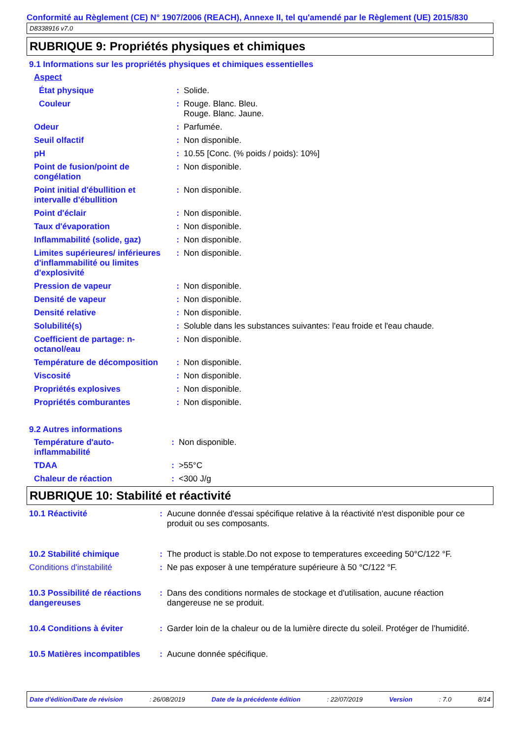Conformité au Règlement (CE) N° 1907/2006 (REACH), Annexe II, tel qu'amendé par le Règlement (UE) 2015/830
D8338916 v7.0
RUBRIQUE 9: Propriétés physiques et chimiques
9.1 Informations sur les propriétés physiques et chimiques essentielles
| Aspect | | |
| État physique | : | Solide. |
| Couleur | : | Rouge. Blanc. Bleu. Rouge. Blanc. Jaune. |
| Odeur | : | Parfumée. |
| Seuil olfactif | : | Non disponible. |
| pH | : | 10.55 [Conc. (% poids / poids): 10%] |
| Point de fusion/point de congélation | : | Non disponible. |
| Point initial d'ébullition et intervalle d'ébullition | : | Non disponible. |
| Point d'éclair | : | Non disponible. |
| Taux d'évaporation | : | Non disponible. |
| Inflammabilité (solide, gaz) | : | Non disponible. |
| Limites supérieures/ inférieures d'inflammabilité ou limites d'explosivité | : | Non disponible. |
| Pression de vapeur | : | Non disponible. |
| Densité de vapeur | : | Non disponible. |
| Densité relative | : | Non disponible. |
| Solubilité(s) | : | Soluble dans les substances suivantes: l'eau froide et l'eau chaude. |
| Coefficient de partage: n-octanol/eau | : | Non disponible. |
| Température de décomposition | : | Non disponible. |
| Viscosité | : | Non disponible. |
| Propriétés explosives | : | Non disponible. |
| Propriétés comburantes | : | Non disponible. |
9.2 Autres informations
| Température d'auto-inflammabilité | : | Non disponible. |
| TDAA | : | >55°C |
| Chaleur de réaction | : | <300 J/g |
RUBRIQUE 10: Stabilité et réactivité
| 10.1 Réactivité | : | Aucune donnée d'essai spécifique relative à la réactivité n'est disponible pour ce produit ou ses composants. |
| 10.2 Stabilité chimique | : | The product is stable.Do not expose to temperatures exceeding 50°C/122 °F. |
| Conditions d'instabilité | : | Ne pas exposer à une température supérieure à 50 °C/122 °F. |
| 10.3 Possibilité de réactions dangereuses | : | Dans des conditions normales de stockage et d'utilisation, aucune réaction dangereuse ne se produit. |
| 10.4 Conditions à éviter | : | Garder loin de la chaleur ou de la lumière directe du soleil. Protéger de l’humidité. |
| 10.5 Matières incompatibles | : | Aucune donnée spécifique. |
Date d'édition/Date de révision: 26/08/2019 Date de la précédente édition: 22/07/2019 Version: 7.0 8/14